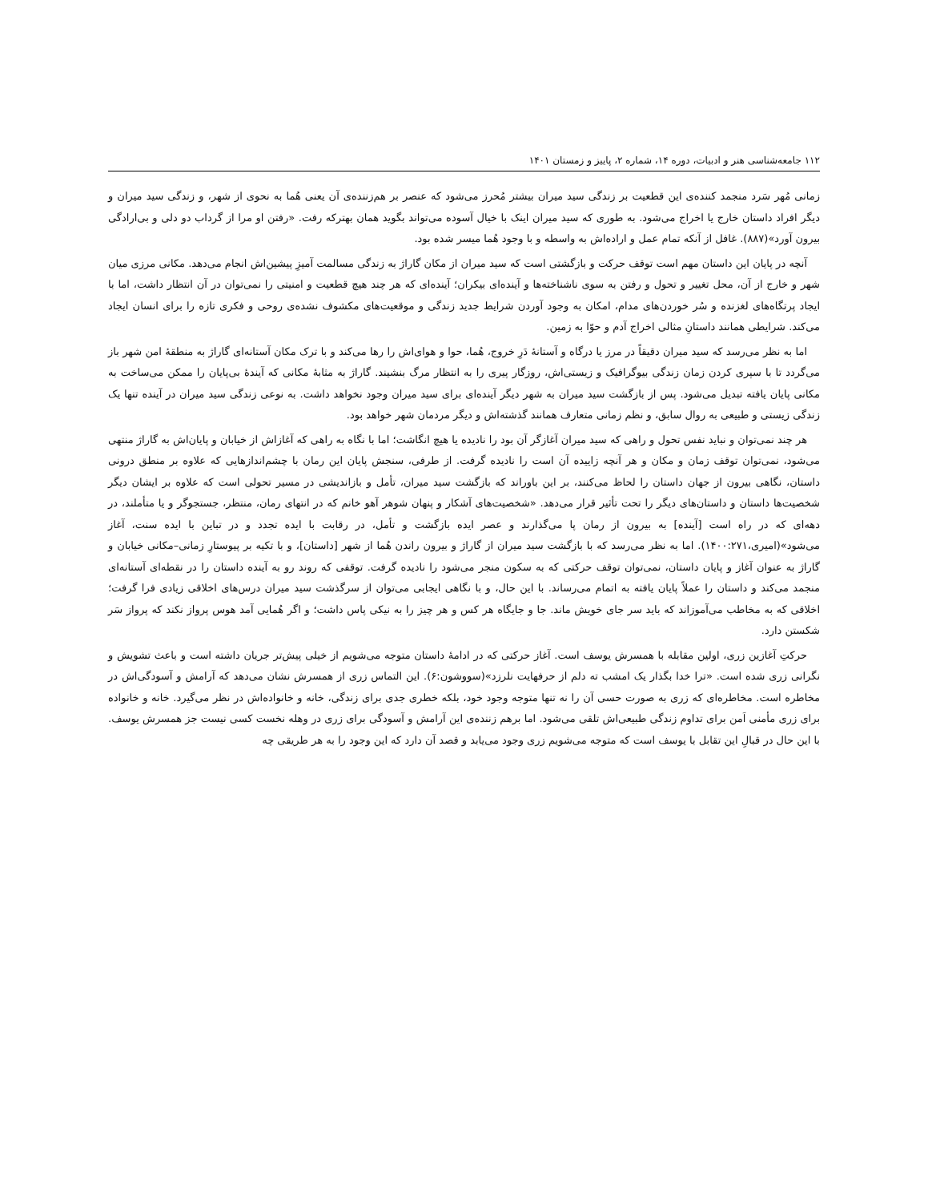۱۱۲ جامعه‌شناسی هنر و ادبیات، دوره ۱۴، شماره ۲، پاییز و زمستان ۱۴۰۱
زمانی مُهر سَرد منجمد کننده‌ی این قطعیت بر زندگی سید میران بیشتر مُحرز می‌شود که عنصر بر هم‌زننده‌ی آن یعنی هُما به نحوی از شهر، و زندگی سید میران و دیگر افراد داستان خارج یا اخراج می‌شود. به طوری که سید میران اینک با خیال آسوده می‌تواند بگوید همان بهترکه رفت. «رفتن او مرا از گرداب دو دلی و بی‌ارادگی بیرون آورد»(۸۸۷). غافل از آنکه تمام عمل و اراده‌اش به واسطه و با وجود هُما میسر شده بود.
آنچه در پایان این داستان مهم است توقف حرکت و بازگشتی است که سید میران از مکان گاراژ به زندگی مسالمت آمیزِ پیشین‌اش انجام می‌دهد. مکانی مرزی میان شهر و خارج از آن، محل تغییر و تحول و رفتن به سوی ناشناخته‌ها و آینده‌ای بیکران؛ آینده‌ای که هر چند هیچ قطعیت و امنیتی را نمی‌توان در آن انتظار داشت، اما با ایجاد پرتگاه‌های لغزنده و سُر خوردن‌های مدام، امکان به وجود آوردن شرایط جدید زندگی و موقعیت‌های مکشوف نشده‌ی روحی و فکری تازه را برای انسان ایجاد می‌کند. شرایطی همانند داستانِ مثالی اخراج آدم و حوّا به زمین.
اما به نظر می‌رسد که سید میران دقیقاً در مرز یا درگاه و آستانهٔ دَرِ خروج، هُما، حوا و هوای‌اش را رها می‌کند و با ترک مکان آستانه‌ای گاراژ به منطقهٔ امن شهر باز می‌گردد تا با سپری کردن زمان زندگی بیوگرافیک و زیستی‌اش، روزگار پیری را به انتظار مرگ بنشیند. گاراژ به مثابهٔ مکانی که آیندهٔ بی‌پایان را ممکن می‌ساخت به مکانی پایان یافته تبدیل می‌شود. پس از بازگشت سید میران به شهر دیگر آینده‌ای برای سید میران وجود نخواهد داشت. به نوعی زندگی سید میران در آینده تنها یک زندگی زیستی و طبیعی به روال سابق، و نظم زمانی متعارف همانند گذشته‌اش و دیگر مردمان شهر خواهد بود.
هر چند نمی‌توان و نباید نفس تحول و راهی که سید میران آغازگر آن بود را نادیده یا هیچ انگاشت؛ اما با نگاه به راهی که آغازاش از خیابان و پایان‌اش به گاراژ منتهی می‌شود، نمی‌توان توقف زمان و مکان و هر آنچه زاییده آن است را نادیده گرفت. از طرفی، سنجش پایان این رمان با چشم‌اندازهایی که علاوه بر منطق درونی داستان، نگاهی بیرون از جهان داستان را لحاظ می‌کنند، بر این باوراند که بازگشت سید میران، تأمل و بازاندیشی در مسیر تحولی است که علاوه بر ایشان دیگر شخصیت‌ها داستان و داستان‌های دیگر را تحت تأثیر قرار می‌دهد. «شخصیت‌های آشکار و پنهان شوهر آهو خانم که در انتهای رمان، منتظر، جستجوگر و یا متأملند، در دهه‌ای که در راه است [آینده] به بیرون از رمان پا می‌گذارند و عصر ایده بازگشت و تأمل، در رقابت با ایده تجدد و در تباین با ایده سنت، آغاز می‌شود»(امیری،۱۴۰۰:۲۷۱). اما به نظر می‌رسد که با بازگشت سید میران از گاراژ و بیرون راندن هُما از شهر [داستان]، و با تکیه بر پیوستارِ زمانی–مکانی خیابان و گاراژ به عنوان آغاز و پایان داستان، نمی‌توان توقف حرکتی که به سکون منجر می‌شود را نادیده گرفت. توقفی که روند رو به آینده داستان را در نقطه‌ای آستانه‌ای منجمد می‌کند و داستان را عملاً پایان یافته به اتمام می‌رساند. با این حال، و با نگاهی ایجابی می‌توان از سرگذشت سید میران درس‌های اخلاقی زیادی فرا گرفت؛ اخلاقی که به مخاطب می‌آموزاند که باید سر جای خویش ماند. جا و جایگاه هر کس و هر چیز را به نیکی پاس داشت؛ و اگر هُمایی آمد هوس پرواز نکند که پرواز سَر شکستن دارد.
حرکتِ آغازین زری، اولین مقابله با همسرش یوسف است. آغاز حرکتی که در ادامهٔ داستان متوجه می‌شویم از خیلی پیش‌تر جریان داشته است و باعث تشویش و نگرانی زری شده است. «ترا خدا بگذار یک امشب ته دلم از حرفهایت نلرزد»(سووشون:۶). این التماس زری از همسرش نشان می‌دهد که آرامش و آسودگی‌اش در مخاطره است. مخاطره‌ای که زری به صورت حسی آن را نه تنها متوجه وجود خود، بلکه خطری جدی برای زندگی، خانه و خانواده‌اش در نظر می‌گیرد. خانه و خانواده برای زری مأمنی اَمن برای تداوم زندگی طبیعی‌اش تلقی می‌شود. اما برهم زننده‌ی این آرامش و آسودگی برای زری در وهله نخست کسی نیست جز همسرش یوسف. با این حال در قبالِ این تقابل با یوسف است که متوجه می‌شویم زری وجود می‌یابد و قصد آن دارد که این وجود را به هر طریقی چه